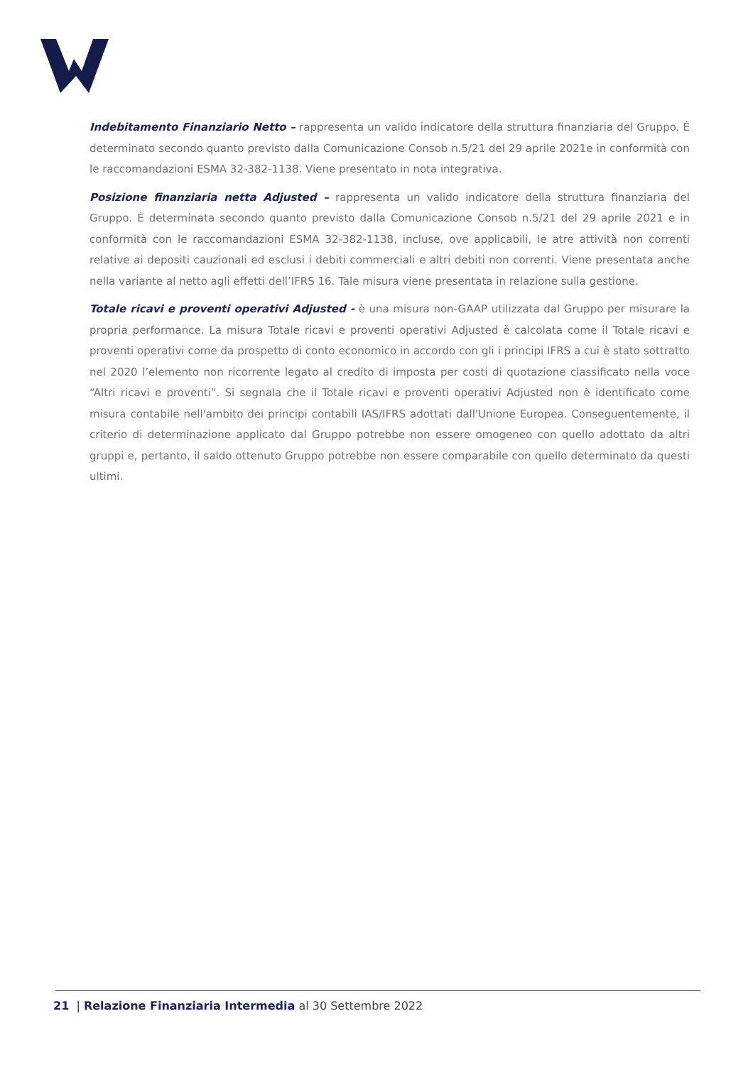Indebitamento Finanziario Netto – rappresenta un valido indicatore della struttura finanziaria del Gruppo. È determinato secondo quanto previsto dalla Comunicazione Consob n.5/21 del 29 aprile 2021e in conformità con le raccomandazioni ESMA 32-382-1138. Viene presentato in nota integrativa.
Posizione finanziaria netta Adjusted – rappresenta un valido indicatore della struttura finanziaria del Gruppo. È determinata secondo quanto previsto dalla Comunicazione Consob n.5/21 del 29 aprile 2021 e in conformità con le raccomandazioni ESMA 32-382-1138, incluse, ove applicabili, le atre attività non correnti relative ai depositi cauzionali ed esclusi i debiti commerciali e altri debiti non correnti. Viene presentata anche nella variante al netto agli effetti dell’IFRS 16. Tale misura viene presentata in relazione sulla gestione.
Totale ricavi e proventi operativi Adjusted - è una misura non-GAAP utilizzata dal Gruppo per misurare la propria performance. La misura Totale ricavi e proventi operativi Adjusted è calcolata come il Totale ricavi e proventi operativi come da prospetto di conto economico in accordo con gli i principi IFRS a cui è stato sottratto nel 2020 l’elemento non ricorrente legato al credito di imposta per costi di quotazione classificato nella voce “Altri ricavi e proventi”. Si segnala che il Totale ricavi e proventi operativi Adjusted non è identificato come misura contabile nell'ambito dei principi contabili IAS/IFRS adottati dall'Unione Europea. Conseguentemente, il criterio di determinazione applicato dal Gruppo potrebbe non essere omogeneo con quello adottato da altri gruppi e, pertanto, il saldo ottenuto Gruppo potrebbe non essere comparabile con quello determinato da questi ultimi.
21 | Relazione Finanziaria Intermedia al 30 Settembre 2022